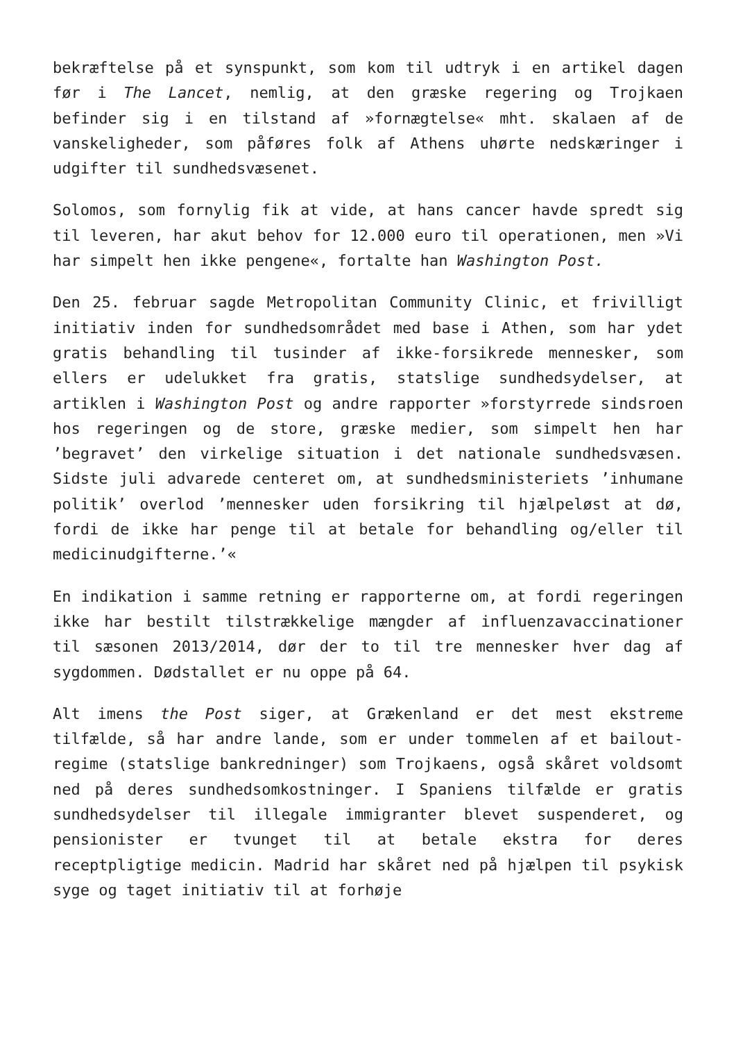bekræftelse på et synspunkt, som kom til udtryk i en artikel dagen før i The Lancet, nemlig, at den græske regering og Trojkaen befinder sig i en tilstand af »fornægtelse« mht. skalaen af de vanskeligheder, som påføres folk af Athens uhørte nedskæringer i udgifter til sundhedsvæsenet.
Solomos, som fornylig fik at vide, at hans cancer havde spredt sig til leveren, har akut behov for 12.000 euro til operationen, men »Vi har simpelt hen ikke pengene«, fortalte han Washington Post.
Den 25. februar sagde Metropolitan Community Clinic, et frivilligt initiativ inden for sundhedsområdet med base i Athen, som har ydet gratis behandling til tusinder af ikke-forsikrede mennesker, som ellers er udelukket fra gratis, statslige sundhedsydelser, at artiklen i Washington Post og andre rapporter »forstyrrede sindsroen hos regeringen og de store, græske medier, som simpelt hen har ’begravet’ den virkelige situation i det nationale sundhedsvæsen. Sidste juli advarede centeret om, at sundhedsministeriets ’inhumane politik’ overlod ’mennesker uden forsikring til hjælpeløst at dø, fordi de ikke har penge til at betale for behandling og/eller til medicinudgifterne.’«
En indikation i samme retning er rapporterne om, at fordi regeringen ikke har bestilt tilstrækkelige mængder af influenzavaccinationer til sæsonen 2013/2014, dør der to til tre mennesker hver dag af sygdommen. Dødstallet er nu oppe på 64.
Alt imens the Post siger, at Grækenland er det mest ekstreme tilfælde, så har andre lande, som er under tommelen af et bailout-regime (statslige bankredninger) som Trojkaens, også skåret voldsomt ned på deres sundhedsomkostninger. I Spaniens tilfælde er gratis sundhedsydelser til illegale immigranter blevet suspenderet, og pensionister er tvunget til at betale ekstra for deres receptpligtige medicin. Madrid har skåret ned på hjælpen til psykisk syge og taget initiativ til at forhøje